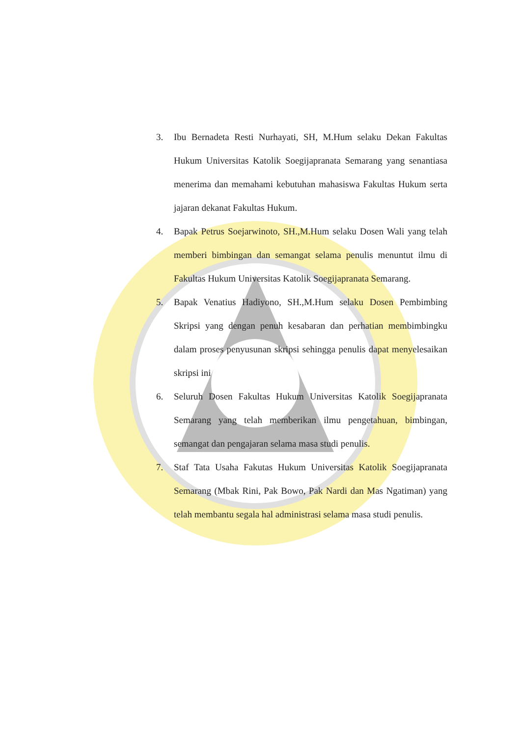3. Ibu Bernadeta Resti Nurhayati, SH, M.Hum selaku Dekan Fakultas Hukum Universitas Katolik Soegijapranata Semarang yang senantiasa menerima dan memahami kebutuhan mahasiswa Fakultas Hukum serta jajaran dekanat Fakultas Hukum.
4. Bapak Petrus Soejarwinoto, SH.,M.Hum selaku Dosen Wali yang telah memberi bimbingan dan semangat selama penulis menuntut ilmu di Fakultas Hukum Universitas Katolik Soegijapranata Semarang.
5. Bapak Venatius Hadiyono, SH.,M.Hum selaku Dosen Pembimbing Skripsi yang dengan penuh kesabaran dan perhatian membimbingku dalam proses penyusunan skripsi sehingga penulis dapat menyelesaikan skripsi ini
6. Seluruh Dosen Fakultas Hukum Universitas Katolik Soegijapranata Semarang yang telah memberikan ilmu pengetahuan, bimbingan, semangat dan pengajaran selama masa studi penulis.
7. Staf Tata Usaha Fakutas Hukum Universitas Katolik Soegijapranata Semarang (Mbak Rini, Pak Bowo, Pak Nardi dan Mas Ngatiman) yang telah membantu segala hal administrasi selama masa studi penulis.